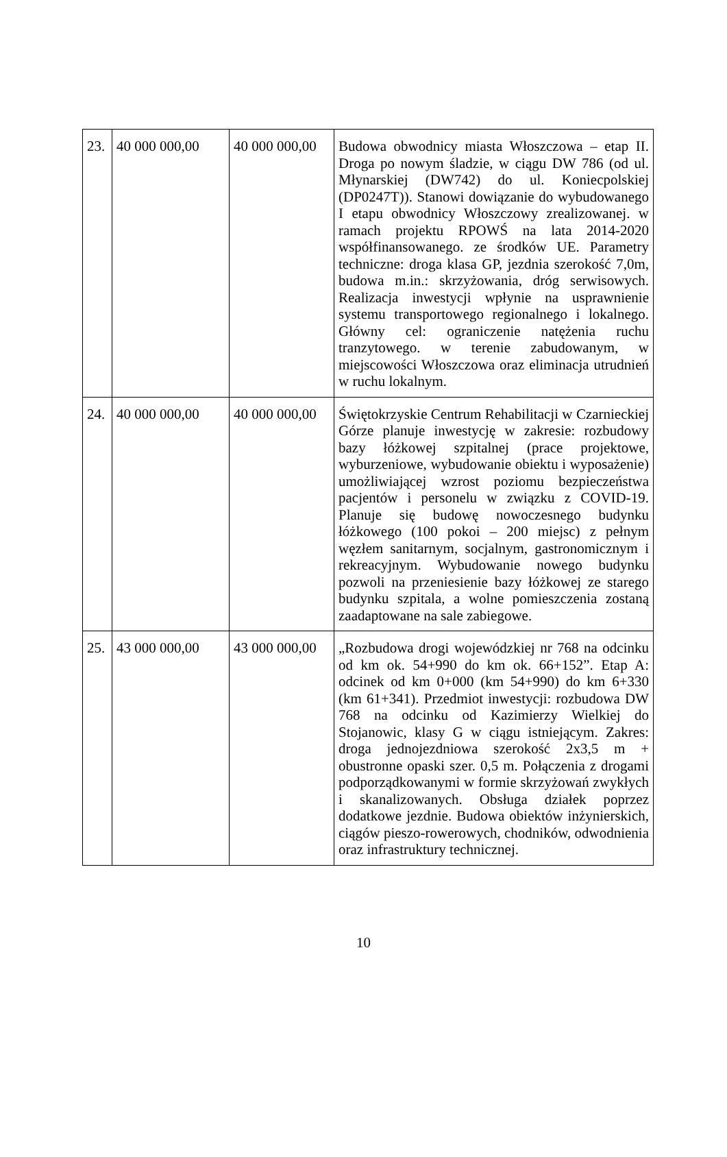| 23. | 40 000 000,00 | 40 000 000,00 | Budowa obwodnicy miasta Włoszczowa – etap II. Droga po nowym śladzie, w ciągu DW 786 (od ul. Młynarskiej (DW742) do ul. Koniecpolskiej (DP0247T)). Stanowi dowiązanie do wybudowanego I etapu obwodnicy Włoszczowy zrealizowanej. w ramach projektu RPOWŚ na lata 2014-2020 współfinansowanego. ze środków UE. Parametry techniczne: droga klasa GP, jezdnia szerokość 7,0m, budowa m.in.: skrzyżowania, dróg serwisowych. Realizacja inwestycji wpłynie na usprawnienie systemu transportowego regionalnego i lokalnego. Główny cel: ograniczenie natężenia ruchu tranzytowego. w terenie zabudowanym, w miejscowości Włoszczowa oraz eliminacja utrudnień w ruchu lokalnym. |
| 24. | 40 000 000,00 | 40 000 000,00 | Świętokrzyskie Centrum Rehabilitacji w Czarnieckiej Górze planuje inwestycję w zakresie: rozbudowy bazy łóżkowej szpitalnej (prace projektowe, wyburzeniowe, wybudowanie obiektu i wyposażenie) umożliwiającej wzrost poziomu bezpieczeństwa pacjentów i personelu w związku z COVID-19. Planuje się budowę nowoczesnego budynku łóżkowego (100 pokoi – 200 miejsc) z pełnym węzłem sanitarnym, socjalnym, gastronomicznym i rekreacyjnym. Wybudowanie nowego budynku pozwoli na przeniesienie bazy łóżkowej ze starego budynku szpitala, a wolne pomieszczenia zostaną zaadaptowane na sale zabiegowe. |
| 25. | 43 000 000,00 | 43 000 000,00 | „Rozbudowa drogi wojewódzkiej nr 768 na odcinku od km ok. 54+990 do km ok. 66+152”. Etap A: odcinek od km 0+000 (km 54+990) do km 6+330 (km 61+341). Przedmiot inwestycji: rozbudowa DW 768 na odcinku od Kazimierzy Wielkiej do Stojanowic, klasy G w ciągu istniejącym. Zakres: droga jednojezdniowa szerokość 2x3,5 m + obustronne opaski szer. 0,5 m. Połączenia z drogami podporządkowanymi w formie skrzyżowań zwykłych i skanalizowanych. Obsługa działek poprzez dodatkowe jezdnie. Budowa obiektów inżynierskich, ciągów pieszo-rowerowych, chodników, odwodnienia oraz infrastruktury technicznej. |
10